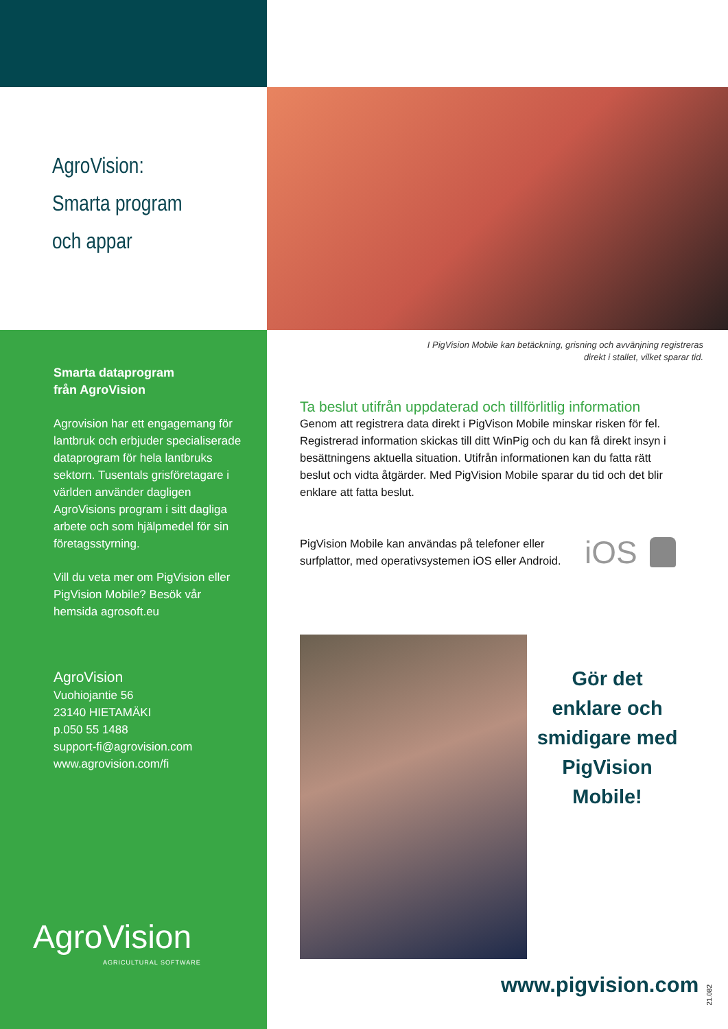AgroVision:
Smarta program
och appar
Smarta dataprogram
från AgroVision
Agrovision har ett engagemang för lantbruk och erbjuder specialiserade dataprogram för hela lantbruks sektorn. Tusentals grisföretagare i världen använder dagligen AgroVisions program i sitt dagliga arbete och som hjälpmedel för sin företagsstyrning.
Vill du veta mer om PigVision eller PigVision Mobile? Besök vår hemsida agrosoft.eu
AgroVision
Vuohiojantie 56
23140 HIETAMÄKI
p.050 55 1488
support-fi@agrovision.com
www.agrovision.com/fi
AgroVision
AGRICULTURAL SOFTWARE
I PigVision Mobile kan betäckning, grisning och avvänjning registreras direkt i stallet, vilket sparar tid.
Ta beslut utifrån uppdaterad och tillförlitlig information
Genom att registrera data direkt i PigVison Mobile minskar risken för fel. Registrerad information skickas till ditt WinPig och du kan få direkt insyn i besättningens aktuella situation. Utifrån informationen kan du fatta rätt beslut och vidta åtgärder. Med PigVision Mobile sparar du tid och det blir enklare att fatta beslut.
PigVision Mobile kan användas på telefoner eller surfplattor, med operativsystemen iOS eller Android.
iOS
Gör det enklare och smidigare med PigVision Mobile!
www.pigvision.com
21.082